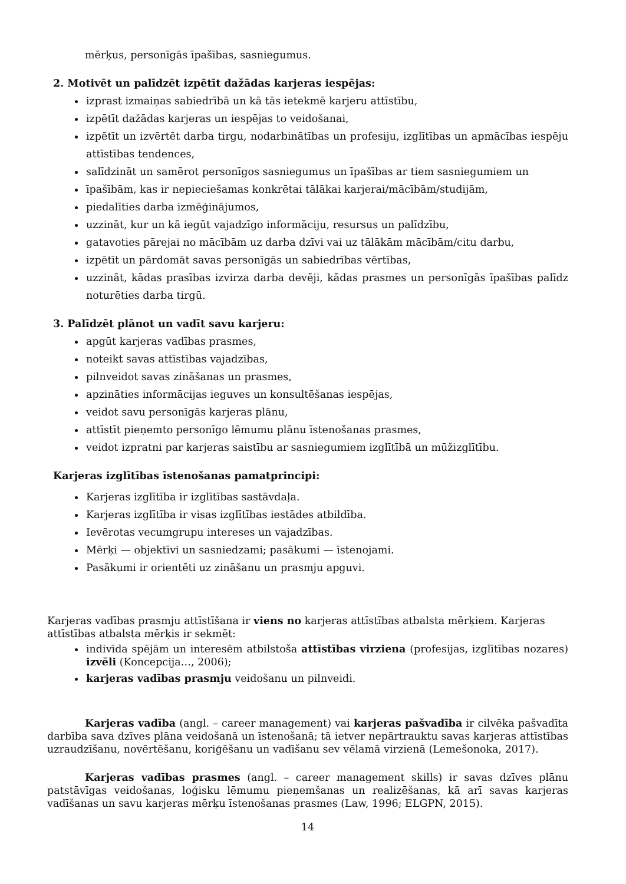mērķus, personīgās īpašības, sasniegumus.
2. Motivēt un palīdzēt izpētīt dažādas karjeras iespējas:
izprast izmaiņas sabiedrībā un kā tās ietekmē karjeru attīstību,
izpētīt dažādas karjeras un iespējas to veidošanai,
izpētīt un izvērtēt darba tirgu, nodarbinātības un profesiju, izglītības un apmācības iespēju attīstības tendences,
salīdzināt un samērot personīgos sasniegumus un īpašības ar tiem sasniegumiem un
īpašībām, kas ir nepieciešamas konkrētai tālākai karjerai/mācībām/studijām,
piedalīties darba izmēģinājumos,
uzzināt, kur un kā iegūt vajadzīgo informāciju, resursus un palīdzību,
gatavoties pārejai no mācībām uz darba dzīvi vai uz tālākām mācībām/citu darbu,
izpētīt un pārdomāt savas personīgās un sabiedrības vērtības,
uzzināt, kādas prasības izvirza darba devēji, kādas prasmes un personīgās īpašības palīdz noturēties darba tirgū.
3. Palīdzēt plānot un vadīt savu karjeru:
apgūt karjeras vadības prasmes,
noteikt savas attīstības vajadzības,
pilnveidot savas zināšanas un prasmes,
apzināties informācijas ieguves un konsultēšanas iespējas,
veidot savu personīgās karjeras plānu,
attīstīt pieņemto personīgo lēmumu plānu īstenošanas prasmes,
veidot izpratni par karjeras saistību ar sasniegumiem izglītībā un mūžizglītību.
Karjeras izglītības īstenošanas pamatprincipi:
Karjeras izglītība ir izglītības sastāvdaļa.
Karjeras izglītība ir visas izglītības iestādes atbildība.
Ievērotas vecumgrupu intereses un vajadzības.
Mērķi — objektīvi un sasniedzami; pasākumi — īstenojami.
Pasākumi ir orientēti uz zināšanu un prasmju apguvi.
Karjeras vadības prasmju attīstīšana ir viens no karjeras attīstības atbalsta mērķiem. Karjeras attīstības atbalsta mērķis ir sekmēt:
indivīda spējām un interesēm atbilstoša attīstības virziena (profesijas, izglītības nozares) izvēli (Koncepcija…, 2006);
karjeras vadības prasmju veidošanu un pilnveidi.
Karjeras vadība (angl. – career management) vai karjeras pašvadība ir cilvēka pašvadīta darbība sava dzīves plāna veidošanā un īstenošanā; tā ietver nepārtrauktu savas karjeras attīstības uzraudzīšanu, novērtēšanu, koriģēšanu un vadīšanu sev vēlamā virzienā (Lemešonoka, 2017).
Karjeras vadības prasmes (angl. – career management skills) ir savas dzīves plānu patstāvīgas veidošanas, loģisku lēmumu pieņemšanas un realizēšanas, kā arī savas karjeras vadīšanas un savu karjeras mērķu īstenošanas prasmes (Law, 1996; ELGPN, 2015).
14